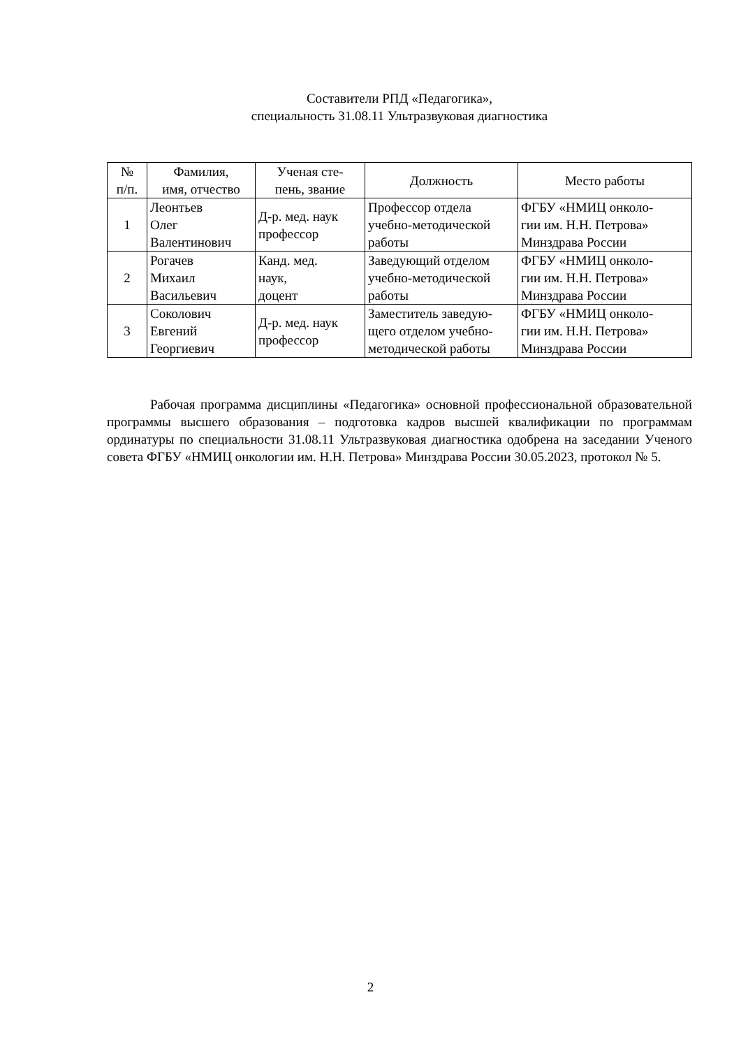Составители РПД «Педагогика»,
специальность 31.08.11 Ультразвуковая диагностика
| № п/п. | Фамилия, имя, отчество | Ученая сте- пень, звание | Должность | Место работы |
| --- | --- | --- | --- | --- |
| 1 | Леонтьев Олег Валентинович | Д-р. мед. наук профессор | Профессор отдела учебно-методической работы | ФГБУ «НМИЦ онколо- гии им. Н.Н. Петрова» Минздрава России |
| 2 | Рогачев Михаил Васильевич | Канд. мед. наук, доцент | Заведующий отделом учебно-методической работы | ФГБУ «НМИЦ онколо- гии им. Н.Н. Петрова» Минздрава России |
| 3 | Соколович Евгений Георгиевич | Д-р. мед. наук профессор | Заместитель заведую- щего отделом учебно- методической работы | ФГБУ «НМИЦ онколо- гии им. Н.Н. Петрова» Минздрава России |
Рабочая программа дисциплины «Педагогика» основной профессиональной образовательной программы высшего образования – подготовка кадров высшей квалификации по программам ординатуры по специальности 31.08.11 Ультразвуковая диагностика одобрена на заседании Ученого совета ФГБУ «НМИЦ онкологии им. Н.Н. Петрова» Минздрава России 30.05.2023, протокол № 5.
2